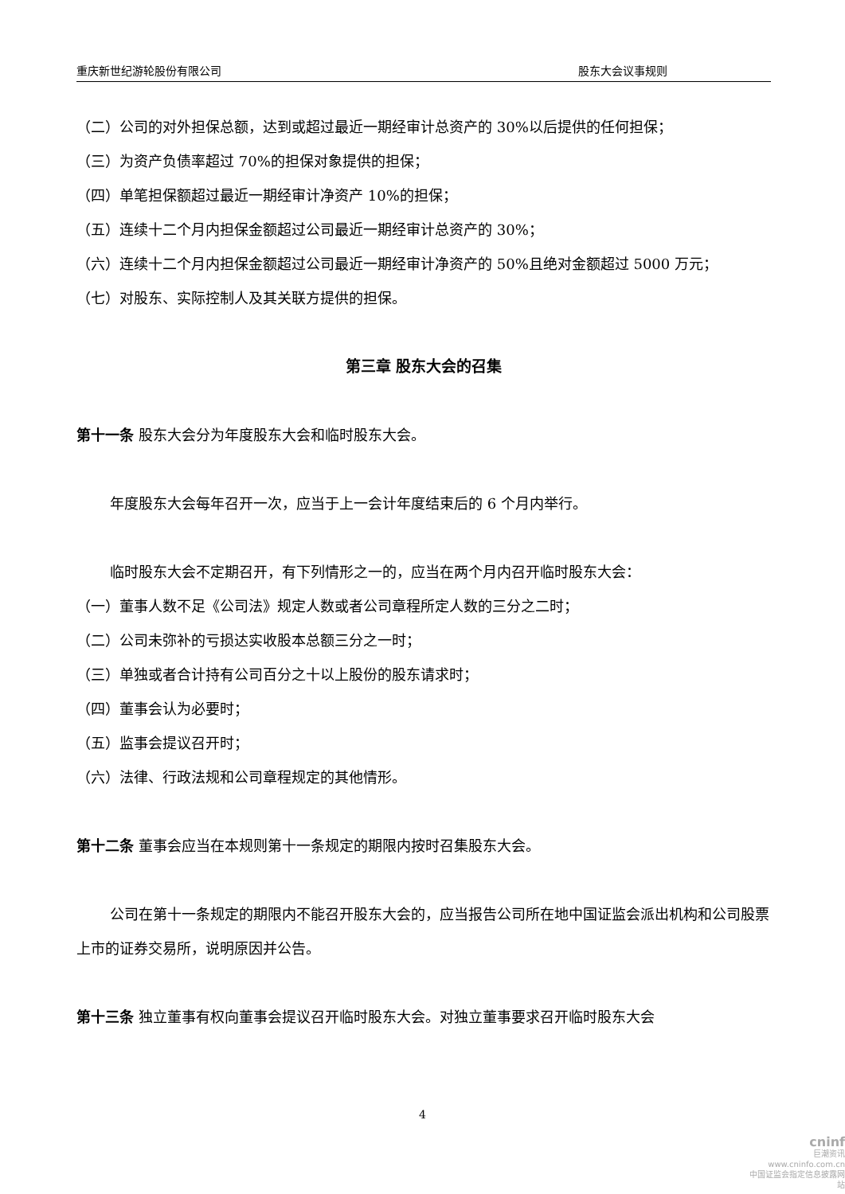重庆新世纪游轮股份有限公司 股东大会议事规则
（二）公司的对外担保总额，达到或超过最近一期经审计总资产的 30%以后提供的任何担保；
（三）为资产负债率超过 70%的担保对象提供的担保；
（四）单笔担保额超过最近一期经审计净资产 10%的担保；
（五）连续十二个月内担保金额超过公司最近一期经审计总资产的 30%；
（六）连续十二个月内担保金额超过公司最近一期经审计净资产的 50%且绝对金额超过 5000 万元；
（七）对股东、实际控制人及其关联方提供的担保。
第三章 股东大会的召集
第十一条 股东大会分为年度股东大会和临时股东大会。
年度股东大会每年召开一次，应当于上一会计年度结束后的 6 个月内举行。
临时股东大会不定期召开，有下列情形之一的，应当在两个月内召开临时股东大会：
（一）董事人数不足《公司法》规定人数或者公司章程所定人数的三分之二时；
（二）公司未弥补的亏损达实收股本总额三分之一时；
（三）单独或者合计持有公司百分之十以上股份的股东请求时；
（四）董事会认为必要时；
（五）监事会提议召开时；
（六）法律、行政法规和公司章程规定的其他情形。
第十二条 董事会应当在本规则第十一条规定的期限内按时召集股东大会。
公司在第十一条规定的期限内不能召开股东大会的，应当报告公司所在地中国证监会派出机构和公司股票上市的证券交易所，说明原因并公告。
第十三条 独立董事有权向董事会提议召开临时股东大会。对独立董事要求召开临时股东大会
4
cninf
巨潮资讯
www.cninfo.com.cn
中国证监会指定信息披露网站